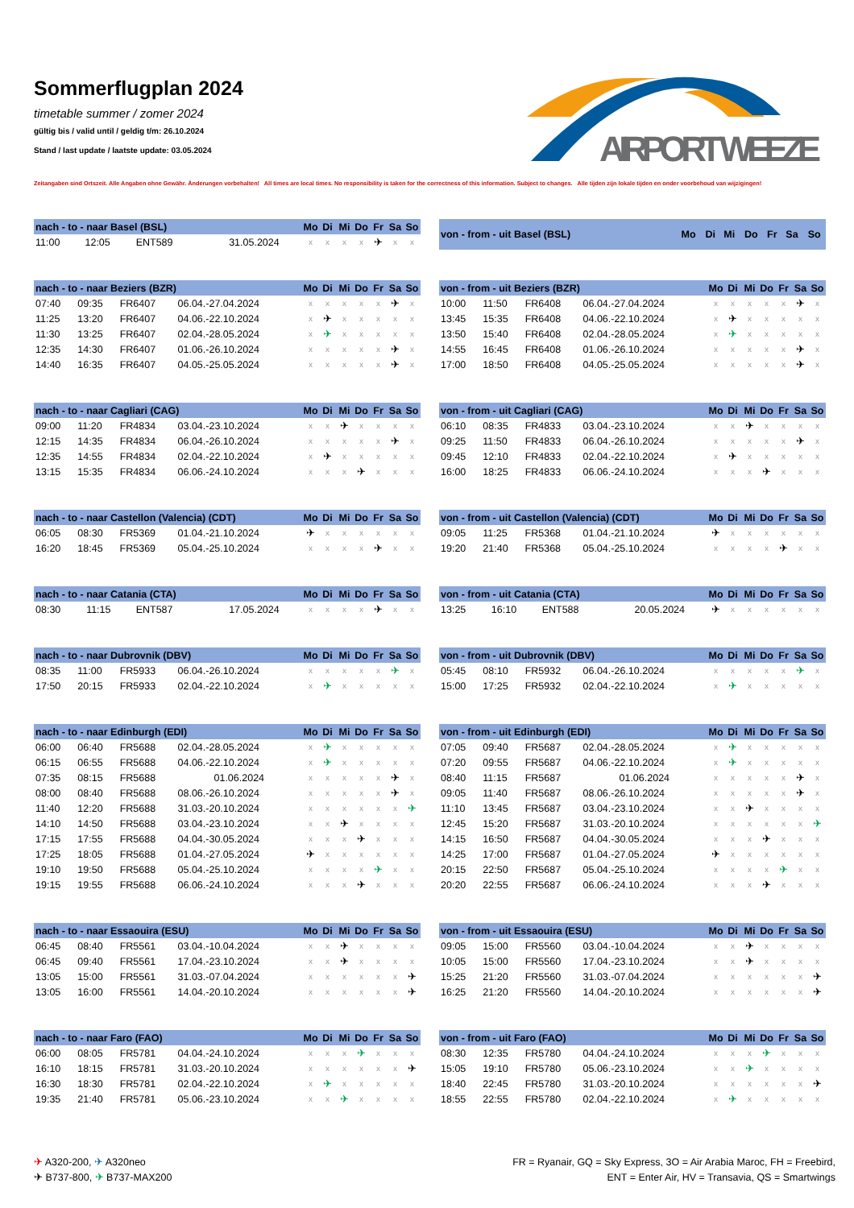Sommerflugplan 2024
timetable summer / zomer 2024
gültig bis / valid until / geldig t/m: 26.10.2024
Stand / last update / laatste update: 03.05.2024
AIRPORT WEEZE
Zeitangaben sind Ortszeit. Alle Angaben ohne Gewähr. Änderungen vorbehalten! All times are local times. No responsibility is taken for the correctness of this information. Subject to changes. Alle tijden zijn lokale tijden en onder voorbehoud van wijzigingen!
| nach - to - naar Basel (BSL) | | | | Mo | Di | Mi | Do | Fr | Sa | So |
| --- | --- | --- | --- | --- | --- | --- | --- | --- | --- | --- |
| 11:00 | 12:05 | ENT589 | 31.05.2024 | x | x | x | x | ✈ | x | x |
| von - from - uit Basel (BSL) | Mo | Di | Mi | Do | Fr | Sa | So |
| --- | --- | --- | --- | --- | --- | --- | --- |
| nach - to - naar Beziers (BZR) | | | | Mo | Di | Mi | Do | Fr | Sa | So |
| --- | --- | --- | --- | --- | --- | --- | --- | --- | --- | --- |
| 07:40 | 09:35 | FR6407 | 06.04.-27.04.2024 | x | x | x | x | x | ✈ | x |
| 11:25 | 13:20 | FR6407 | 04.06.-22.10.2024 | x | ✈ | x | x | x | x | x |
| 11:30 | 13:25 | FR6407 | 02.04.-28.05.2024 | x | ✈ | x | x | x | x | x |
| 12:35 | 14:30 | FR6407 | 01.06.-26.10.2024 | x | x | x | x | x | ✈ | x |
| 14:40 | 16:35 | FR6407 | 04.05.-25.05.2024 | x | x | x | x | x | ✈ | x |
| von - from - uit Beziers (BZR) | | | | Mo | Di | Mi | Do | Fr | Sa | So |
| --- | --- | --- | --- | --- | --- | --- | --- | --- | --- | --- |
| 10:00 | 11:50 | FR6408 | 06.04.-27.04.2024 | x | x | x | x | x | ✈ | x |
| 13:45 | 15:35 | FR6408 | 04.06.-22.10.2024 | x | ✈ | x | x | x | x | x |
| 13:50 | 15:40 | FR6408 | 02.04.-28.05.2024 | x | ✈ | x | x | x | x | x |
| 14:55 | 16:45 | FR6408 | 01.06.-26.10.2024 | x | x | x | x | x | ✈ | x |
| 17:00 | 18:50 | FR6408 | 04.05.-25.05.2024 | x | x | x | x | x | ✈ | x |
| nach - to - naar Cagliari (CAG) | | | | Mo | Di | Mi | Do | Fr | Sa | So |
| --- | --- | --- | --- | --- | --- | --- | --- | --- | --- | --- |
| 09:00 | 11:20 | FR4834 | 03.04.-23.10.2024 | x | x | ✈ | x | x | x | x |
| 12:15 | 14:35 | FR4834 | 06.04.-26.10.2024 | x | x | x | x | x | ✈ | x |
| 12:35 | 14:55 | FR4834 | 02.04.-22.10.2024 | x | ✈ | x | x | x | x | x |
| 13:15 | 15:35 | FR4834 | 06.06.-24.10.2024 | x | x | x | ✈ | x | x | x |
| von - from - uit Cagliari (CAG) | | | | Mo | Di | Mi | Do | Fr | Sa | So |
| --- | --- | --- | --- | --- | --- | --- | --- | --- | --- | --- |
| 06:10 | 08:35 | FR4833 | 03.04.-23.10.2024 | x | x | ✈ | x | x | x | x |
| 09:25 | 11:50 | FR4833 | 06.04.-26.10.2024 | x | x | x | x | x | ✈ | x |
| 09:45 | 12:10 | FR4833 | 02.04.-22.10.2024 | x | ✈ | x | x | x | x | x |
| 16:00 | 18:25 | FR4833 | 06.06.-24.10.2024 | x | x | x | ✈ | x | x | x |
| nach - to - naar Castellon (Valencia) (CDT) | | | | Mo | Di | Mi | Do | Fr | Sa | So |
| --- | --- | --- | --- | --- | --- | --- | --- | --- | --- | --- |
| 06:05 | 08:30 | FR5369 | 01.04.-21.10.2024 | ✈ | x | x | x | x | x | x |
| 16:20 | 18:45 | FR5369 | 05.04.-25.10.2024 | x | x | x | x | ✈ | x | x |
| von - from - uit Castellon (Valencia) (CDT) | | | | Mo | Di | Mi | Do | Fr | Sa | So |
| --- | --- | --- | --- | --- | --- | --- | --- | --- | --- | --- |
| 09:05 | 11:25 | FR5368 | 01.04.-21.10.2024 | ✈ | x | x | x | x | x | x |
| 19:20 | 21:40 | FR5368 | 05.04.-25.10.2024 | x | x | x | x | ✈ | x | x |
| nach - to - naar Catania (CTA) | | | | Mo | Di | Mi | Do | Fr | Sa | So |
| --- | --- | --- | --- | --- | --- | --- | --- | --- | --- | --- |
| 08:30 | 11:15 | ENT587 | 17.05.2024 | x | x | x | x | ✈ | x | x |
| von - from - uit Catania (CTA) | | | | Mo | Di | Mi | Do | Fr | Sa | So |
| --- | --- | --- | --- | --- | --- | --- | --- | --- | --- | --- |
| 13:25 | 16:10 | ENT588 | 20.05.2024 | ✈ | x | x | x | x | x | x |
| nach - to - naar Dubrovnik (DBV) | | | | Mo | Di | Mi | Do | Fr | Sa | So |
| --- | --- | --- | --- | --- | --- | --- | --- | --- | --- | --- |
| 08:35 | 11:00 | FR5933 | 06.04.-26.10.2024 | x | x | x | x | x | ✈ | x |
| 17:50 | 20:15 | FR5933 | 02.04.-22.10.2024 | x | ✈ | x | x | x | x | x |
| von - from - uit Dubrovnik (DBV) | | | | Mo | Di | Mi | Do | Fr | Sa | So |
| --- | --- | --- | --- | --- | --- | --- | --- | --- | --- | --- |
| 05:45 | 08:10 | FR5932 | 06.04.-26.10.2024 | x | x | x | x | x | ✈ | x |
| 15:00 | 17:25 | FR5932 | 02.04.-22.10.2024 | x | ✈ | x | x | x | x | x |
| nach - to - naar Edinburgh (EDI) | | | | Mo | Di | Mi | Do | Fr | Sa | So |
| --- | --- | --- | --- | --- | --- | --- | --- | --- | --- | --- |
| 06:00 | 06:40 | FR5688 | 02.04.-28.05.2024 | x | ✈ | x | x | x | x | x |
| 06:15 | 06:55 | FR5688 | 04.06.-22.10.2024 | x | ✈ | x | x | x | x | x |
| 07:35 | 08:15 | FR5688 | 01.06.2024 | x | x | x | x | x | ✈ | x |
| 08:00 | 08:40 | FR5688 | 08.06.-26.10.2024 | x | x | x | x | x | ✈ | x |
| 11:40 | 12:20 | FR5688 | 31.03.-20.10.2024 | x | x | x | x | x | x | ✈ |
| 14:10 | 14:50 | FR5688 | 03.04.-23.10.2024 | x | x | ✈ | x | x | x | x |
| 17:15 | 17:55 | FR5688 | 04.04.-30.05.2024 | x | x | x | ✈ | x | x | x |
| 17:25 | 18:05 | FR5688 | 01.04.-27.05.2024 | ✈ | x | x | x | x | x | x |
| 19:10 | 19:50 | FR5688 | 05.04.-25.10.2024 | x | x | x | x | ✈ | x | x |
| 19:15 | 19:55 | FR5688 | 06.06.-24.10.2024 | x | x | x | ✈ | x | x | x |
| von - from - uit Edinburgh (EDI) | | | | Mo | Di | Mi | Do | Fr | Sa | So |
| --- | --- | --- | --- | --- | --- | --- | --- | --- | --- | --- |
| 07:05 | 09:40 | FR5687 | 02.04.-28.05.2024 | x | ✈ | x | x | x | x | x |
| 07:20 | 09:55 | FR5687 | 04.06.-22.10.2024 | x | ✈ | x | x | x | x | x |
| 08:40 | 11:15 | FR5687 | 01.06.2024 | x | x | x | x | x | ✈ | x |
| 09:05 | 11:40 | FR5687 | 08.06.-26.10.2024 | x | x | x | x | x | ✈ | x |
| 11:10 | 13:45 | FR5687 | 03.04.-23.10.2024 | x | x | ✈ | x | x | x | x |
| 12:45 | 15:20 | FR5687 | 31.03.-20.10.2024 | x | x | x | x | x | x | ✈ |
| 14:15 | 16:50 | FR5687 | 04.04.-30.05.2024 | x | x | x | ✈ | x | x | x |
| 14:25 | 17:00 | FR5687 | 01.04.-27.05.2024 | ✈ | x | x | x | x | x | x |
| 20:15 | 22:50 | FR5687 | 05.04.-25.10.2024 | x | x | x | x | ✈ | x | x |
| 20:20 | 22:55 | FR5687 | 06.06.-24.10.2024 | x | x | x | ✈ | x | x | x |
| nach - to - naar Essaouira (ESU) | | | | Mo | Di | Mi | Do | Fr | Sa | So |
| --- | --- | --- | --- | --- | --- | --- | --- | --- | --- | --- |
| 06:45 | 08:40 | FR5561 | 03.04.-10.04.2024 | x | x | ✈ | x | x | x | x |
| 06:45 | 09:40 | FR5561 | 17.04.-23.10.2024 | x | x | ✈ | x | x | x | x |
| 13:05 | 15:00 | FR5561 | 31.03.-07.04.2024 | x | x | x | x | x | x | ✈ |
| 13:05 | 16:00 | FR5561 | 14.04.-20.10.2024 | x | x | x | x | x | x | ✈ |
| von - from - uit Essaouira (ESU) | | | | Mo | Di | Mi | Do | Fr | Sa | So |
| --- | --- | --- | --- | --- | --- | --- | --- | --- | --- | --- |
| 09:05 | 15:00 | FR5560 | 03.04.-10.04.2024 | x | x | ✈ | x | x | x | x |
| 10:05 | 15:00 | FR5560 | 17.04.-23.10.2024 | x | x | ✈ | x | x | x | x |
| 15:25 | 21:20 | FR5560 | 31.03.-07.04.2024 | x | x | x | x | x | x | ✈ |
| 16:25 | 21:20 | FR5560 | 14.04.-20.10.2024 | x | x | x | x | x | x | ✈ |
| nach - to - naar Faro (FAO) | | | | Mo | Di | Mi | Do | Fr | Sa | So |
| --- | --- | --- | --- | --- | --- | --- | --- | --- | --- | --- |
| 06:00 | 08:05 | FR5781 | 04.04.-24.10.2024 | x | x | x | ✈ | x | x | x |
| 16:10 | 18:15 | FR5781 | 31.03.-20.10.2024 | x | x | x | x | x | x | ✈ |
| 16:30 | 18:30 | FR5781 | 02.04.-22.10.2024 | x | ✈ | x | x | x | x | x |
| 19:35 | 21:40 | FR5781 | 05.06.-23.10.2024 | x | x | ✈ | x | x | x | x |
| von - from - uit Faro (FAO) | | | | Mo | Di | Mi | Do | Fr | Sa | So |
| --- | --- | --- | --- | --- | --- | --- | --- | --- | --- | --- |
| 08:30 | 12:35 | FR5780 | 04.04.-24.10.2024 | x | x | x | ✈ | x | x | x |
| 15:05 | 19:10 | FR5780 | 05.06.-23.10.2024 | x | x | ✈ | x | x | x | x |
| 18:40 | 22:45 | FR5780 | 31.03.-20.10.2024 | x | x | x | x | x | x | ✈ |
| 18:55 | 22:55 | FR5780 | 02.04.-22.10.2024 | x | ✈ | x | x | x | x | x |
✈ A320-200, ✈ A320neo
✈ B737-800, ✈ B737-MAX200
FR = Ryanair, GQ = Sky Express, 3O = Air Arabia Maroc, FH = Freebird,
ENT = Enter Air, HV = Transavia, QS = Smartwings